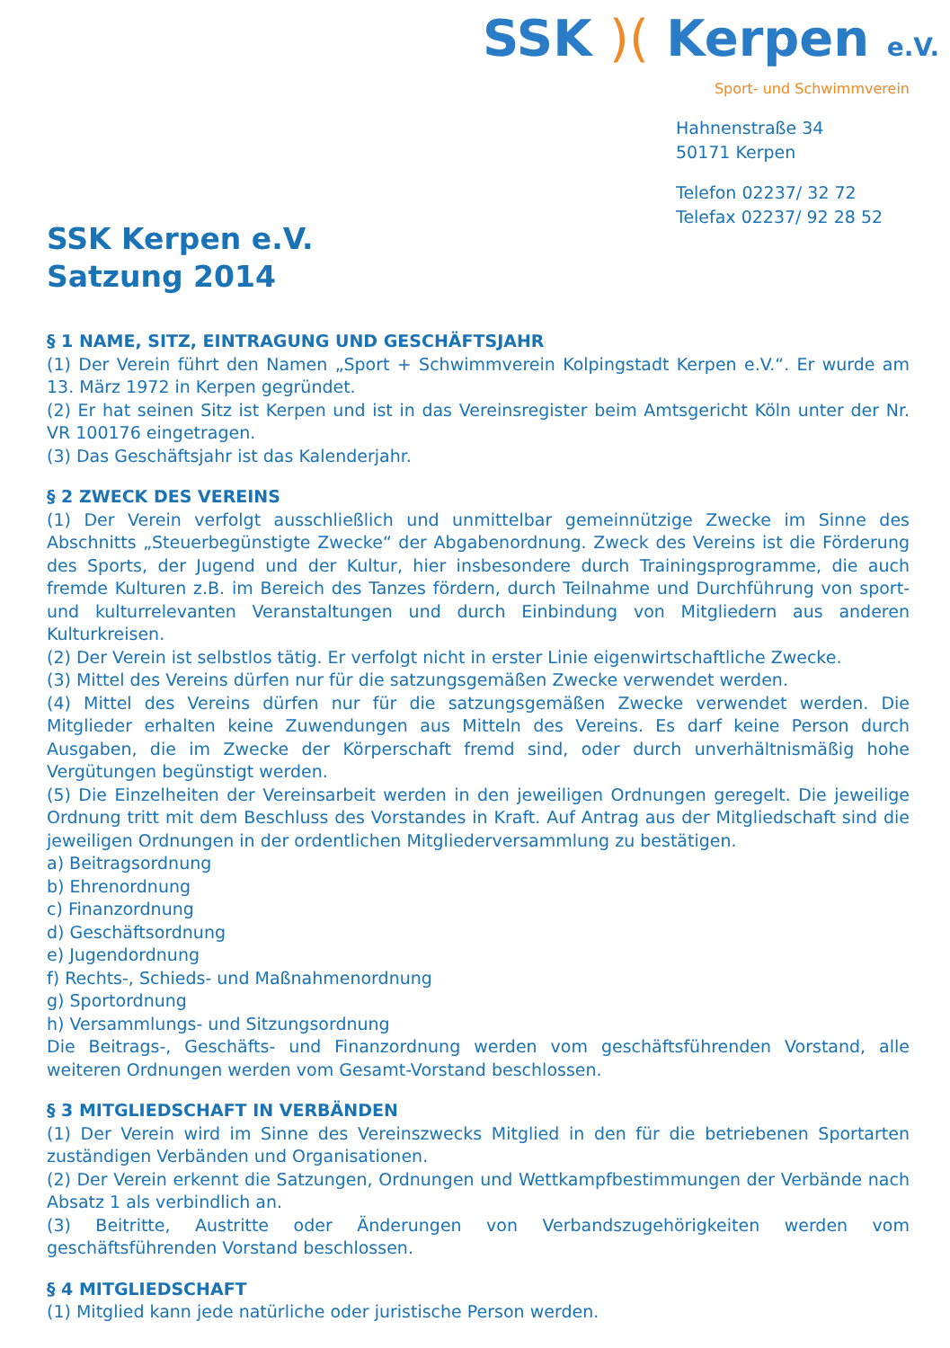SSK Kerpen e.V.
Satzung 2014
SSK )( Kerpen e.V.
Sport- und Schwimmverein
Hahnenstraße 34
50171 Kerpen
Telefon 02237/ 32 72
Telefax 02237/ 92 28 52
§ 1 NAME, SITZ, EINTRAGUNG UND GESCHÄFTSJAHR
(1) Der Verein führt den Namen „Sport + Schwimmverein Kolpingstadt Kerpen e.V.“. Er wurde am 13. März 1972 in Kerpen gegründet.
(2) Er hat seinen Sitz ist Kerpen und ist in das Vereinsregister beim Amtsgericht Köln unter der Nr. VR 100176 eingetragen.
(3) Das Geschäftsjahr ist das Kalenderjahr.
§ 2 ZWECK DES VEREINS
(1) Der Verein verfolgt ausschließlich und unmittelbar gemeinnützige Zwecke im Sinne des Abschnitts „Steuerbegünstigte Zwecke“ der Abgabenordnung. Zweck des Vereins ist die Förderung des Sports, der Jugend und der Kultur, hier insbesondere durch Trainingsprogramme, die auch fremde Kulturen z.B. im Bereich des Tanzes fördern, durch Teilnahme und Durchführung von sport- und kulturrelevanten Veranstaltungen und durch Einbindung von Mitgliedern aus anderen Kulturkreisen.
(2) Der Verein ist selbstlos tätig. Er verfolgt nicht in erster Linie eigenwirtschaftliche Zwecke.
(3) Mittel des Vereins dürfen nur für die satzungsgemäßen Zwecke verwendet werden.
(4) Mittel des Vereins dürfen nur für die satzungsgemäßen Zwecke verwendet werden. Die Mitglieder erhalten keine Zuwendungen aus Mitteln des Vereins. Es darf keine Person durch Ausgaben, die im Zwecke der Körperschaft fremd sind, oder durch unverhältnismäßig hohe Vergütungen begünstigt werden.
(5) Die Einzelheiten der Vereinsarbeit werden in den jeweiligen Ordnungen geregelt. Die jeweilige Ordnung tritt mit dem Beschluss des Vorstandes in Kraft. Auf Antrag aus der Mitgliedschaft sind die jeweiligen Ordnungen in der ordentlichen Mitgliederversammlung zu bestätigen.
a) Beitragsordnung
b) Ehrenordnung
c) Finanzordnung
d) Geschäftsordnung
e) Jugendordnung
f) Rechts-, Schieds- und Maßnahmenordnung
g) Sportordnung
h) Versammlungs- und Sitzungsordnung
Die Beitrags-, Geschäfts- und Finanzordnung werden vom geschäftsführenden Vorstand, alle weiteren Ordnungen werden vom Gesamt-Vorstand beschlossen.
§ 3 MITGLIEDSCHAFT IN VERBÄNDEN
(1) Der Verein wird im Sinne des Vereinszwecks Mitglied in den für die betriebenen Sportarten zuständigen Verbänden und Organisationen.
(2) Der Verein erkennt die Satzungen, Ordnungen und Wettkampfbestimmungen der Verbände nach Absatz 1 als verbindlich an.
(3) Beitritte, Austritte oder Änderungen von Verbandszugehörigkeiten werden vom geschäftsführenden Vorstand beschlossen.
§ 4 MITGLIEDSCHAFT
(1) Mitglied kann jede natürliche oder juristische Person werden.